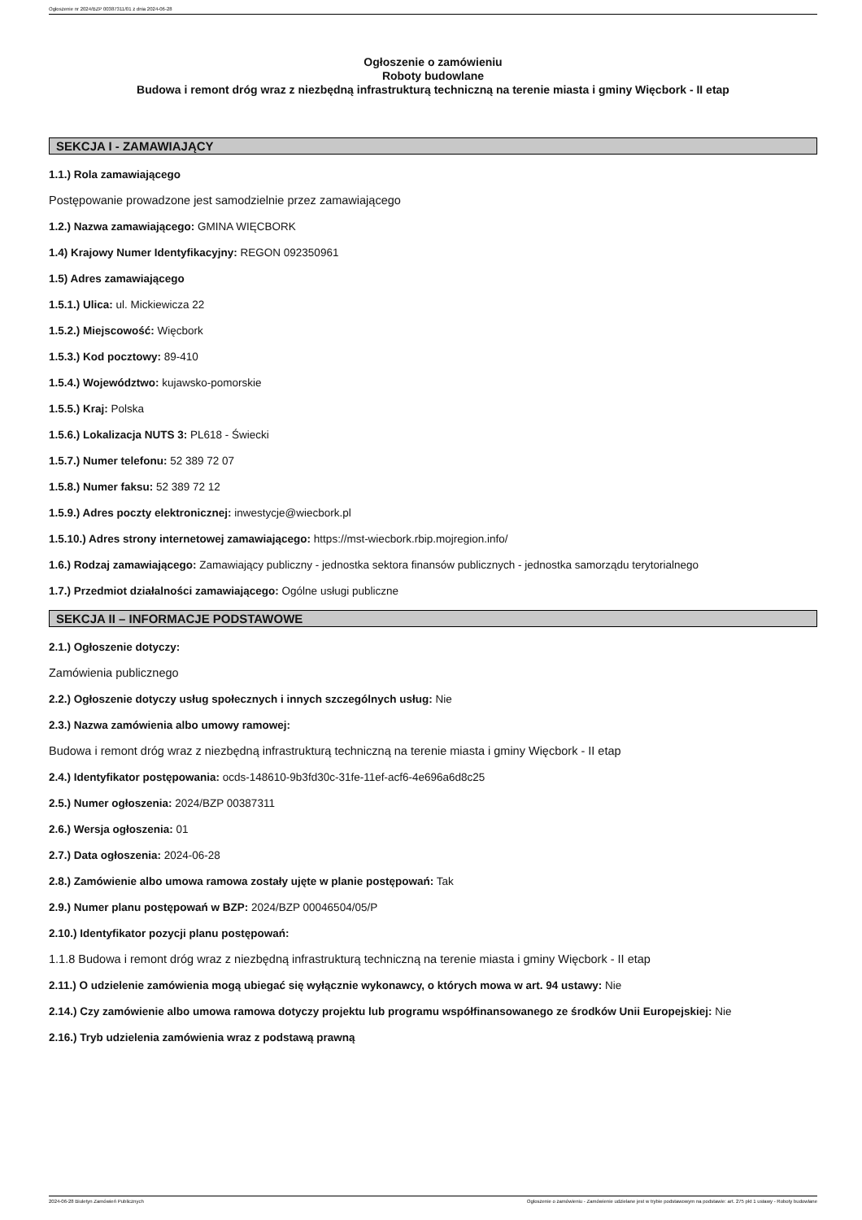Ogłoszenie nr 2024/BZP 00387311/01 z dnia 2024-06-28
Ogłoszenie o zamówieniu
Roboty budowlane
Budowa i remont dróg wraz z niezbędną infrastrukturą techniczną na terenie miasta i gminy Więcbork - II etap
SEKCJA I - ZAMAWIAJĄCY
1.1.) Rola zamawiającego
Postępowanie prowadzone jest samodzielnie przez zamawiającego
1.2.) Nazwa zamawiającego: GMINA WIĘCBORK
1.4) Krajowy Numer Identyfikacyjny: REGON 092350961
1.5) Adres zamawiającego
1.5.1.) Ulica: ul. Mickiewicza 22
1.5.2.) Miejscowość: Więcbork
1.5.3.) Kod pocztowy: 89-410
1.5.4.) Województwo: kujawsko-pomorskie
1.5.5.) Kraj: Polska
1.5.6.) Lokalizacja NUTS 3: PL618 - Świecki
1.5.7.) Numer telefonu: 52 389 72 07
1.5.8.) Numer faksu: 52 389 72 12
1.5.9.) Adres poczty elektronicznej: inwestycje@wiecbork.pl
1.5.10.) Adres strony internetowej zamawiającego: https://mst-wiecbork.rbip.mojregion.info/
1.6.) Rodzaj zamawiającego: Zamawiający publiczny - jednostka sektora finansów publicznych - jednostka samorządu terytorialnego
1.7.) Przedmiot działalności zamawiającego: Ogólne usługi publiczne
SEKCJA II – INFORMACJE PODSTAWOWE
2.1.) Ogłoszenie dotyczy:
Zamówienia publicznego
2.2.) Ogłoszenie dotyczy usług społecznych i innych szczególnych usług: Nie
2.3.) Nazwa zamówienia albo umowy ramowej:
Budowa i remont dróg wraz z niezbędną infrastrukturą techniczną na terenie miasta i gminy Więcbork - II etap
2.4.) Identyfikator postępowania: ocds-148610-9b3fd30c-31fe-11ef-acf6-4e696a6d8c25
2.5.) Numer ogłoszenia: 2024/BZP 00387311
2.6.) Wersja ogłoszenia: 01
2.7.) Data ogłoszenia: 2024-06-28
2.8.) Zamówienie albo umowa ramowa zostały ujęte w planie postępowań: Tak
2.9.) Numer planu postępowań w BZP: 2024/BZP 00046504/05/P
2.10.) Identyfikator pozycji planu postępowań:
1.1.8 Budowa i remont dróg wraz z niezbędną infrastrukturą techniczną na terenie miasta i gminy Więcbork - II etap
2.11.) O udzielenie zamówienia mogą ubiegać się wyłącznie wykonawcy, o których mowa w art. 94 ustawy: Nie
2.14.) Czy zamówienie albo umowa ramowa dotyczy projektu lub programu współfinansowanego ze środków Unii Europejskiej: Nie
2.16.) Tryb udzielenia zamówienia wraz z podstawą prawną
2024-06-28 Biuletyn Zamówień Publicznych Ogłoszenie o zamówieniu - Zamówienie udzielane jest w trybie podstawowym na podstawie: art. 275 pkt 1 ustawy - Roboty budowlane